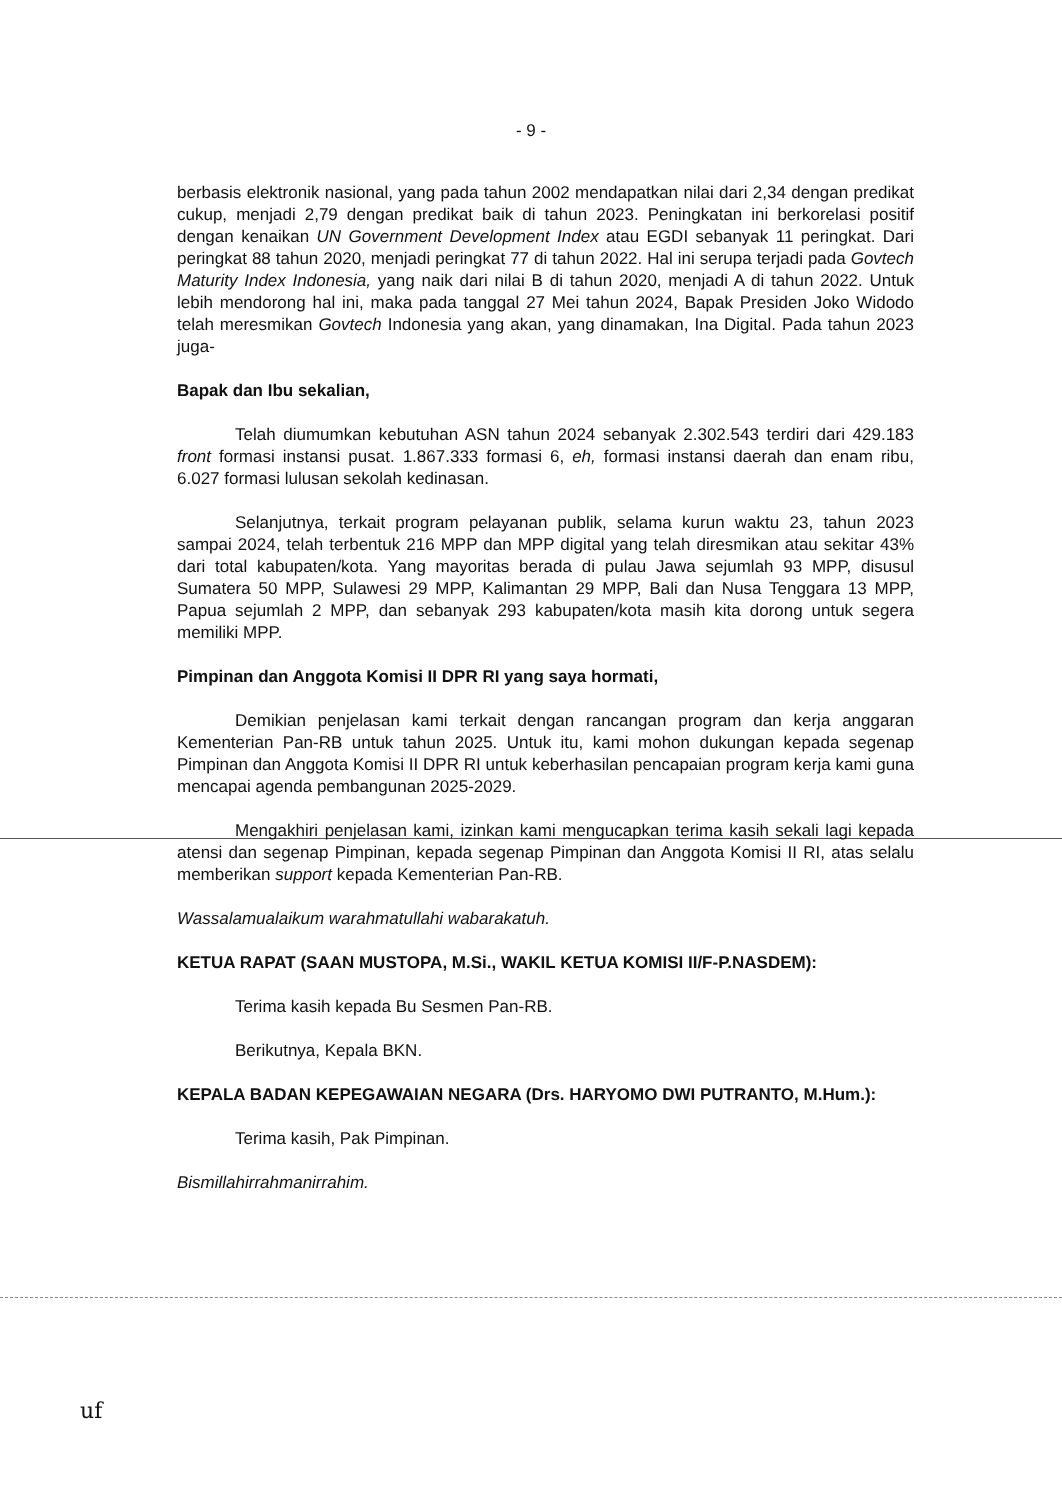- 9 -
berbasis elektronik nasional, yang pada tahun 2002 mendapatkan nilai dari 2,34 dengan predikat cukup, menjadi 2,79 dengan predikat baik di tahun 2023. Peningkatan ini berkorelasi positif dengan kenaikan UN Government Development Index atau EGDI sebanyak 11 peringkat. Dari peringkat 88 tahun 2020, menjadi peringkat 77 di tahun 2022. Hal ini serupa terjadi pada Govtech Maturity Index Indonesia, yang naik dari nilai B di tahun 2020, menjadi A di tahun 2022. Untuk lebih mendorong hal ini, maka pada tanggal 27 Mei tahun 2024, Bapak Presiden Joko Widodo telah meresmikan Govtech Indonesia yang akan, yang dinamakan, Ina Digital. Pada tahun 2023 juga-
Bapak dan Ibu sekalian,
Telah diumumkan kebutuhan ASN tahun 2024 sebanyak 2.302.543 terdiri dari 429.183 front formasi instansi pusat. 1.867.333 formasi 6, eh, formasi instansi daerah dan enam ribu, 6.027 formasi lulusan sekolah kedinasan.
Selanjutnya, terkait program pelayanan publik, selama kurun waktu 23, tahun 2023 sampai 2024, telah terbentuk 216 MPP dan MPP digital yang telah diresmikan atau sekitar 43% dari total kabupaten/kota. Yang mayoritas berada di pulau Jawa sejumlah 93 MPP, disusul Sumatera 50 MPP, Sulawesi 29 MPP, Kalimantan 29 MPP, Bali dan Nusa Tenggara 13 MPP, Papua sejumlah 2 MPP, dan sebanyak 293 kabupaten/kota masih kita dorong untuk segera memiliki MPP.
Pimpinan dan Anggota Komisi II DPR RI yang saya hormati,
Demikian penjelasan kami terkait dengan rancangan program dan kerja anggaran Kementerian Pan-RB untuk tahun 2025. Untuk itu, kami mohon dukungan kepada segenap Pimpinan dan Anggota Komisi II DPR RI untuk keberhasilan pencapaian program kerja kami guna mencapai agenda pembangunan 2025-2029.
Mengakhiri penjelasan kami, izinkan kami mengucapkan terima kasih sekali lagi kepada atensi dan segenap Pimpinan, kepada segenap Pimpinan dan Anggota Komisi II RI, atas selalu memberikan support kepada Kementerian Pan-RB.
Wassalamualaikum warahmatullahi wabarakatuh.
KETUA RAPAT (SAAN MUSTOPA, M.Si., WAKIL KETUA KOMISI II/F-P.NASDEM):
Terima kasih kepada Bu Sesmen Pan-RB.
Berikutnya, Kepala BKN.
KEPALA BADAN KEPEGAWAIAN NEGARA (Drs. HARYOMO DWI PUTRANTO, M.Hum.):
Terima kasih, Pak Pimpinan.
Bismillahirrahmanirrahim.
uf